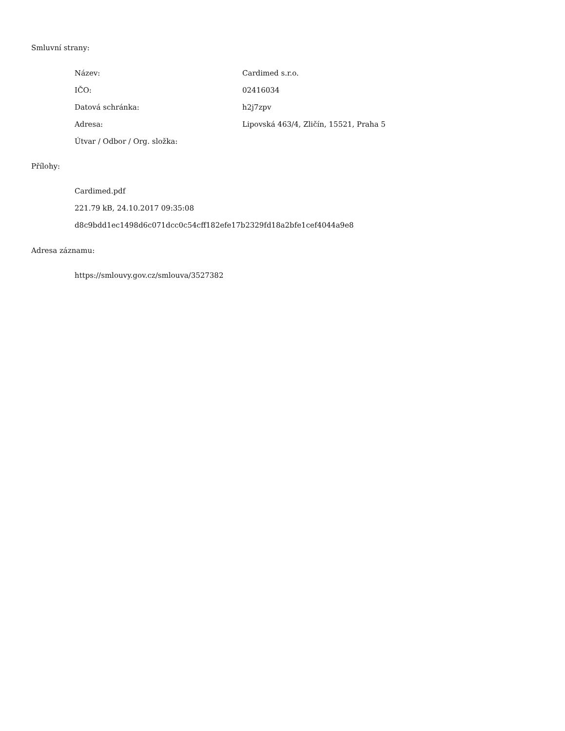Smluvní strany:
| Název: | Cardimed s.r.o. |
| IČO: | 02416034 |
| Datová schránka: | h2j7zpv |
| Adresa: | Lipovská 463/4, Zličín, 15521, Praha 5 |
| Útvar / Odbor / Org. složka: | |
Přílohy:
Cardimed.pdf
221.79 kB, 24.10.2017 09:35:08
d8c9bdd1ec1498d6c071dcc0c54cff182efe17b2329fd18a2bfe1cef4044a9e8
Adresa záznamu:
https://smlouvy.gov.cz/smlouva/3527382